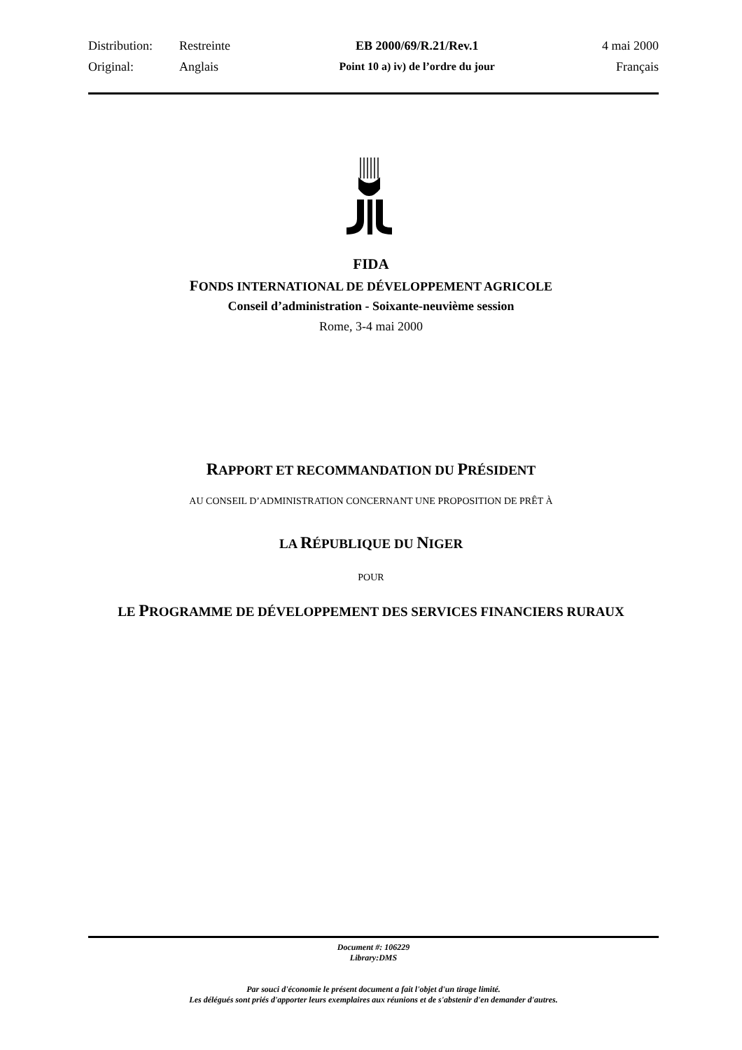| Distribution: | Restreinte | EB 2000/69/R.21/Rev.1 | 4 mai 2000 |
| Original: | Anglais | Point 10 a) iv) de l’ordre du jour | Français |
FIDA
FONDS INTERNATIONAL DE DÉVELOPPEMENT AGRICOLE
Conseil d’administration - Soixante-neuvième session
Rome, 3-4 mai 2000
RAPPORT ET RECOMMANDATION DU PRÉSIDENT
AU CONSEIL D’ADMINISTRATION CONCERNANT UNE PROPOSITION DE PRÊT À
LA RÉPUBLIQUE DU NIGER
POUR
LE PROGRAMME DE DÉVELOPPEMENT DES SERVICES FINANCIERS RURAUX
Document #: 106229
Library:DMS
Par souci d'économie le présent document a fait l'objet d'un tirage limité.
Les délégués sont priés d'apporter leurs exemplaires aux réunions et de s'abstenir d'en demander d'autres.